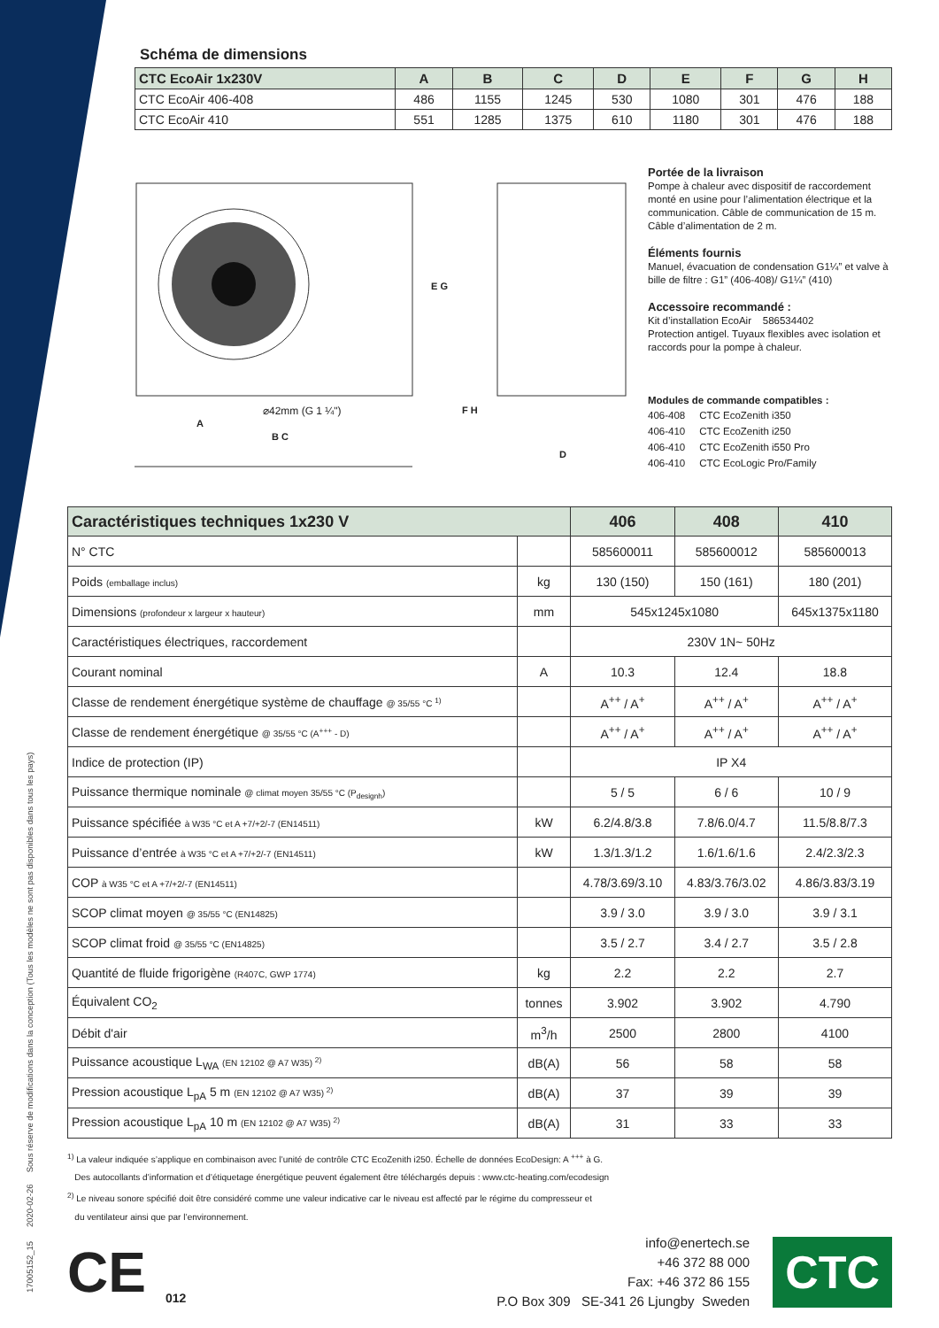17005152_15 2020-02-26 Sous réserve de modifications dans la conception (Tous les modèles ne sont pas disponibles dans tous les pays)
Schéma de dimensions
| CTC EcoAir 1x230V | A | B | C | D | E | F | G | H |
| --- | --- | --- | --- | --- | --- | --- | --- | --- |
| CTC EcoAir 406-408 | 486 | 1155 | 1245 | 530 | 1080 | 301 | 476 | 188 |
| CTC EcoAir 410 | 551 | 1285 | 1375 | 610 | 1180 | 301 | 476 | 188 |
⌀42mm (G 1 ¼")
A
B C
E G
F H
D
Portée de la livraison
Pompe à chaleur avec dispositif de raccordement monté en usine pour l’alimentation électrique et la communication. Câble de communication de 15 m. Câble d’alimentation de 2 m.
Éléments fournis
Manuel, évacuation de condensation G1¼” et valve à bille de filtre : G1” (406-408)/ G1¼” (410)
Accessoire recommandé :
Kit d’installation EcoAir 586534402
Protection antigel. Tuyaux flexibles avec isolation et raccords pour la pompe à chaleur.
Modules de commande compatibles :
406-408 CTC EcoZenith i350
406-410 CTC EcoZenith i250
406-410 CTC EcoZenith i550 Pro
406-410 CTC EcoLogic Pro/Family
| Caractéristiques techniques 1x230 V | | 406 | 408 | 410 |
| --- | --- | --- | --- | --- |
| N° CTC | | 585600011 | 585600012 | 585600013 |
| Poids (emballage inclus) | kg | 130 (150) | 150 (161) | 180 (201) |
| Dimensions (profondeur x largeur x hauteur) | mm | 545x1245x1080 | | 645x1375x1180 |
| Caractéristiques électriques, raccordement | | 230V 1N~ 50Hz | | |
| Courant nominal | A | 10.3 | 12.4 | 18.8 |
| Classe de rendement énergétique système de chauffage @ 35/55 °C <sup>1)</sup> | | A<sup>++</sup> / A<sup>+</sup> | A<sup>++</sup> / A<sup>+</sup> | A<sup>++</sup> / A<sup>+</sup> |
| Classe de rendement énergétique @ 35/55 °C (A<sup>+++</sup> - D) | | A<sup>++</sup> / A<sup>+</sup> | A<sup>++</sup> / A<sup>+</sup> | A<sup>++</sup> / A<sup>+</sup> |
| Indice de protection (IP) | | IP X4 | | |
| Puissance thermique nominale @ climat moyen 35/55 °C (P<sub>designh</sub>) | | 5 / 5 | 6 / 6 | 10 / 9 |
| Puissance spécifiée à W35 °C et A +7/+2/-7 (EN14511) | kW | 6.2/4.8/3.8 | 7.8/6.0/4.7 | 11.5/8.8/7.3 |
| Puissance d’entrée à W35 °C et A +7/+2/-7 (EN14511) | kW | 1.3/1.3/1.2 | 1.6/1.6/1.6 | 2.4/2.3/2.3 |
| COP à W35 °C et A +7/+2/-7 (EN14511) | | 4.78/3.69/3.10 | 4.83/3.76/3.02 | 4.86/3.83/3.19 |
| SCOP climat moyen @ 35/55 °C (EN14825) | | 3.9 / 3.0 | 3.9 / 3.0 | 3.9 / 3.1 |
| SCOP climat froid @ 35/55 °C (EN14825) | | 3.5 / 2.7 | 3.4 / 2.7 | 3.5 / 2.8 |
| Quantité de fluide frigorigène (R407C, GWP 1774) | kg | 2.2 | 2.2 | 2.7 |
| Équivalent CO<sub>2</sub> | tonnes | 3.902 | 3.902 | 4.790 |
| Débit d'air | m<sup>3</sup>/h | 2500 | 2800 | 4100 |
| Puissance acoustique L<sub>WA</sub> (EN 12102 @ A7 W35) <sup>2)</sup> | dB(A) | 56 | 58 | 58 |
| Pression acoustique L<sub>pA</sub> 5 m (EN 12102 @ A7 W35) <sup>2)</sup> | dB(A) | 37 | 39 | 39 |
| Pression acoustique L<sub>pA</sub> 10 m (EN 12102 @ A7 W35) <sup>2)</sup> | dB(A) | 31 | 33 | 33 |
<sup>1)</sup> La valeur indiquée s’applique en combinaison avec l’unité de contrôle CTC EcoZenith i250. Échelle de données EcoDesign: A <sup>+++</sup> à G.
Des autocollants d’information et d’étiquetage énergétique peuvent également être téléchargés depuis : www.ctc-heating.com/ecodesign
<sup>2)</sup> Le niveau sonore spécifié doit être considéré comme une valeur indicative car le niveau est affecté par le régime du compresseur et
du ventilateur ainsi que par l’environnement.
CE 012
info@enertech.se
+46 372 88 000
Fax: +46 372 86 155
P.O Box 309 SE-341 26 Ljungby Sweden
CTC